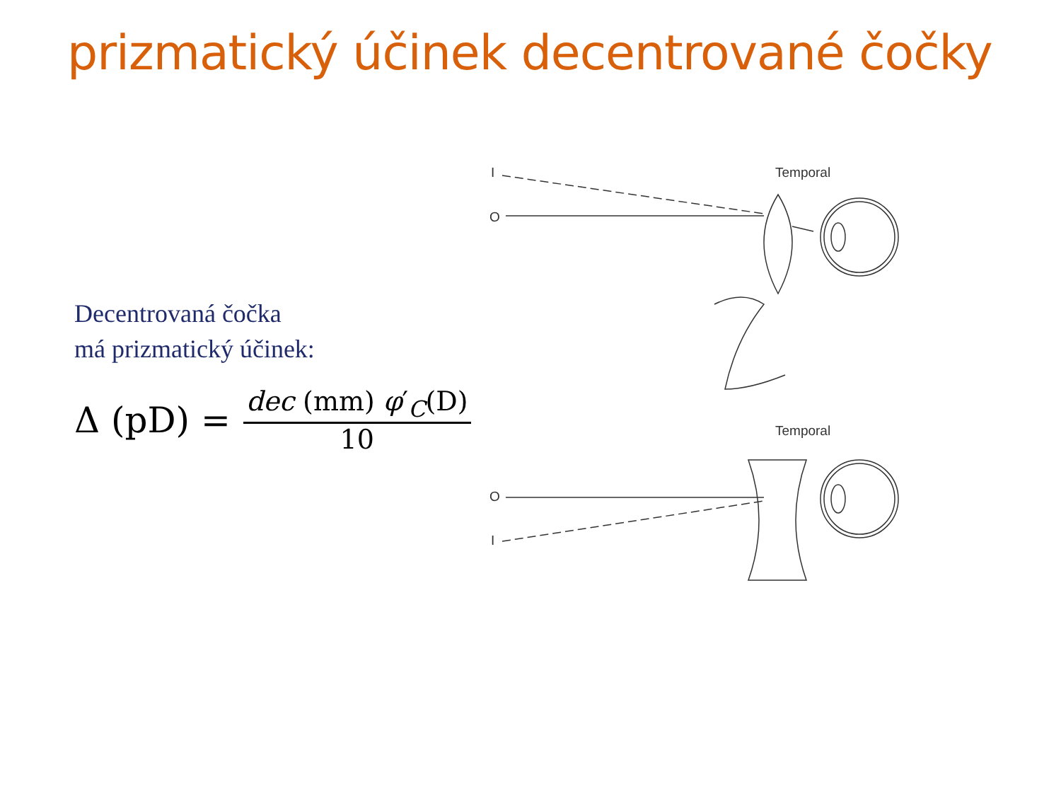prizmatický účinek decentrované čočky
Decentrovaná čočka
má prizmatický účinek:
Δ (pD) = dec (mm) φ′<sub>C</sub>(D) 10
I
O
Temporal
Temporal
O
I